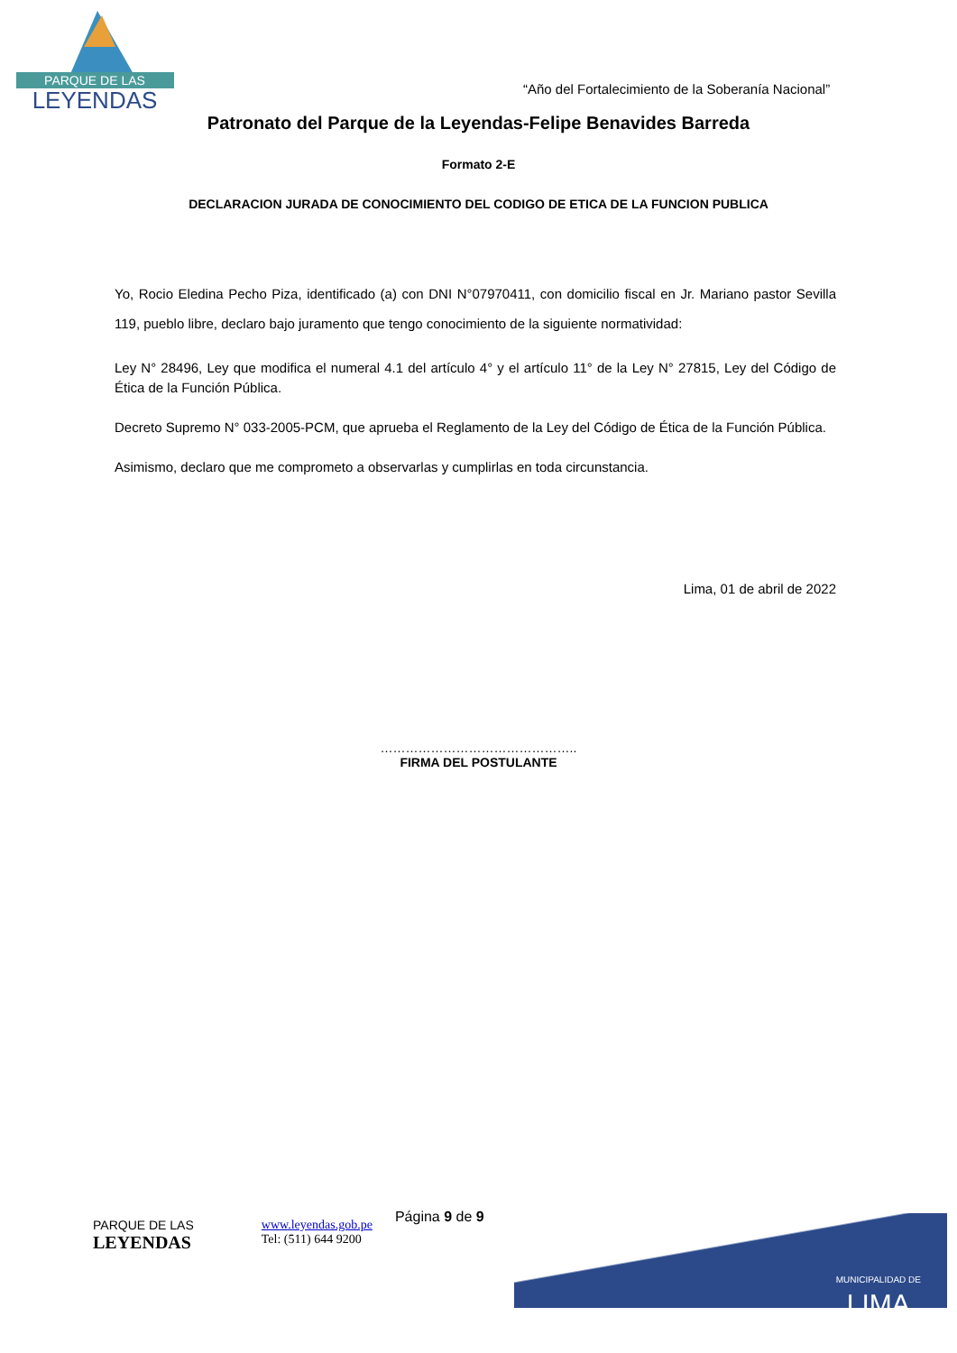PARQUE DE LAS
LEYENDAS
“Año del Fortalecimiento de la Soberanía Nacional”
Patronato del Parque de la Leyendas-Felipe Benavides Barreda
Formato 2-E
DECLARACION JURADA DE CONOCIMIENTO DEL CODIGO DE ETICA DE LA FUNCION PUBLICA
Yo, Rocio Eledina Pecho Piza, identificado (a) con DNI N°07970411, con domicilio fiscal en Jr. Mariano pastor Sevilla 119, pueblo libre, declaro bajo juramento que tengo conocimiento de la siguiente normatividad:
Ley N° 28496, Ley que modifica el numeral 4.1 del artículo 4° y el artículo 11° de la Ley N° 27815, Ley del Código de Ética de la Función Pública.
Decreto Supremo N° 033-2005-PCM, que aprueba el Reglamento de la Ley del Código de Ética de la Función Pública.
Asimismo, declaro que me comprometo a observarlas y cumplirlas en toda circunstancia.
Lima, 01 de abril de 2022
………………………………………..
FIRMA DEL POSTULANTE
MUNICIPALIDAD DE
LIMA
PARQUE DE LAS
LEYENDAS
www.leyendas.gob.pe
Tel: (511) 644 9200
Página 9 de 9